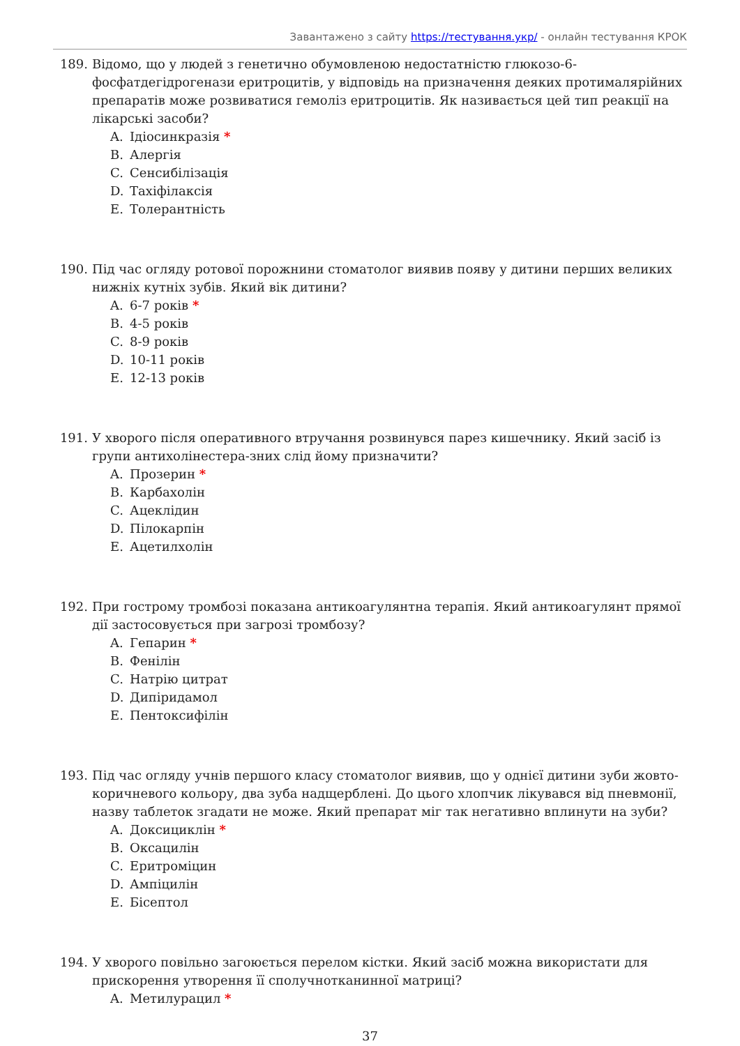Завантажено з сайту https://тестування.укр/ - онлайн тестування КРОК
189. Відомо, що у людей з генетично обумовленою недостатністю глюкозо-6-фосфатдегідрогенази еритроцитів, у відповідь на призначення деяких протималярійних препаратів може розвиватися гемоліз еритроцитів. Як називається цей тип реакції на лікарські засоби?
A. Ідіосинкразія *
B. Алергія
C. Сенсибілізація
D. Тахіфілаксія
E. Толерантність
190. Під час огляду ротової порожнини стоматолог виявив появу у дитини перших великих нижніх кутніх зубів. Який вік дитини?
A. 6-7 років *
B. 4-5 років
C. 8-9 років
D. 10-11 років
E. 12-13 років
191. У хворого після оперативного втручання розвинувся парез кишечнику. Який засіб із групи антихолінестера-зних слід йому призначити?
A. Прозерин *
B. Карбахолін
C. Ацеклідин
D. Пілокарпін
E. Ацетилхолін
192. При гострому тромбозі показана антикоагулянтна терапія. Який антикоагулянт прямої дії застосовується при загрозі тромбозу?
A. Гепарин *
B. Фенілін
C. Натрію цитрат
D. Дипіридамол
E. Пентоксифілін
193. Під час огляду учнів першого класу стоматолог виявив, що у однієї дитини зуби жовто-коричневого кольору, два зуба надщерблені. До цього хлопчик лікувався від пневмонії, назву таблеток згадати не може. Який препарат міг так негативно вплинути на зуби?
A. Доксициклін *
B. Оксацилін
C. Еритроміцин
D. Ампіцилін
E. Бісептол
194. У хворого повільно загоюється перелом кістки. Який засіб можна використати для прискорення утворення її сполучнотканинної матриці?
A. Метилурацил *
37